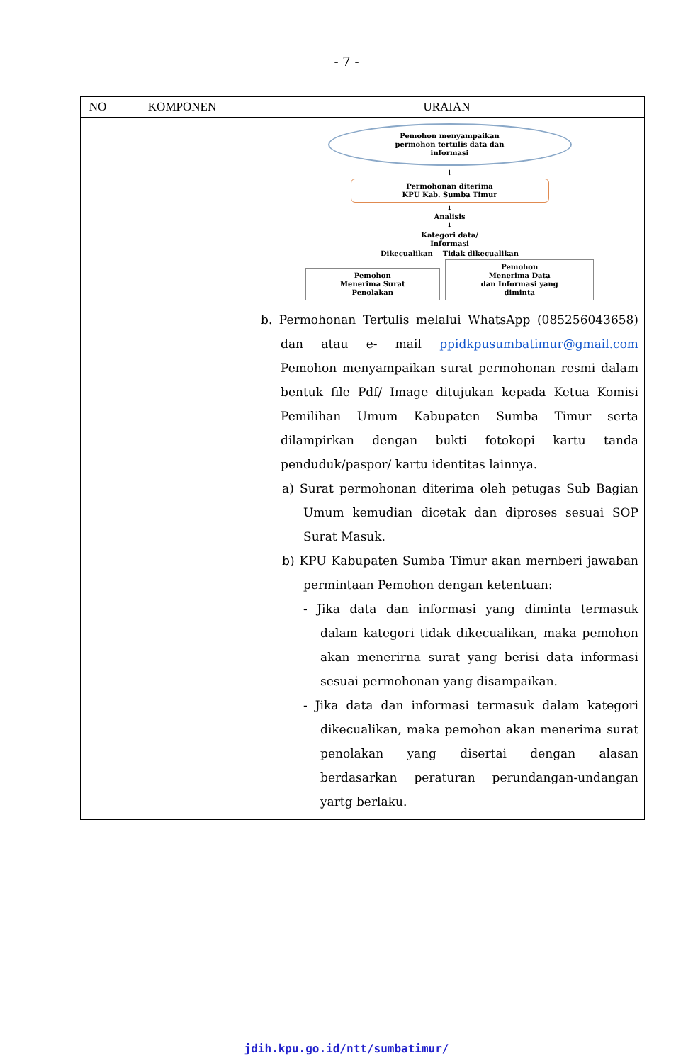- 7 -
| NO | KOMPONEN | URAIAN |
| --- | --- | --- |
| | | Pemohon menyampaikan permohon tertulis data dan informasi ↓ Permohonan diterima KPU Kab. Sumba Timur ↓ Analisis ↓ Kategori data/ Informasi Dikecualikan Tidak dikecualikan Pemohon Menerima Surat Penolakan Pemohon Menerima Data dan Informasi yang diminta b. Permohonan Tertulis melalui WhatsApp (085256043658) dan atau e- mail ppidkpusumbatimur@gmail.com Pemohon menyampaikan surat permohonan resmi dalam bentuk file Pdf/ Image ditujukan kepada Ketua Komisi Pemilihan Umum Kabupaten Sumba Timur serta dilampirkan dengan bukti fotokopi kartu tanda penduduk/paspor/ kartu identitas lainnya. a) Surat permohonan diterima oleh petugas Sub Bagian Umum kemudian dicetak dan diproses sesuai SOP Surat Masuk. b) KPU Kabupaten Sumba Timur akan mernberi jawaban permintaan Pemohon dengan ketentuan: - Jika data dan informasi yang diminta termasuk dalam kategori tidak dikecualikan, maka pemohon akan menerirna surat yang berisi data informasi sesuai permohonan yang disampaikan. - Jika data dan informasi termasuk dalam kategori dikecualikan, maka pemohon akan menerima surat penolakan yang disertai dengan alasan berdasarkan peraturan perundangan-undangan yartg berlaku. |
jdih.kpu.go.id/ntt/sumbatimur/